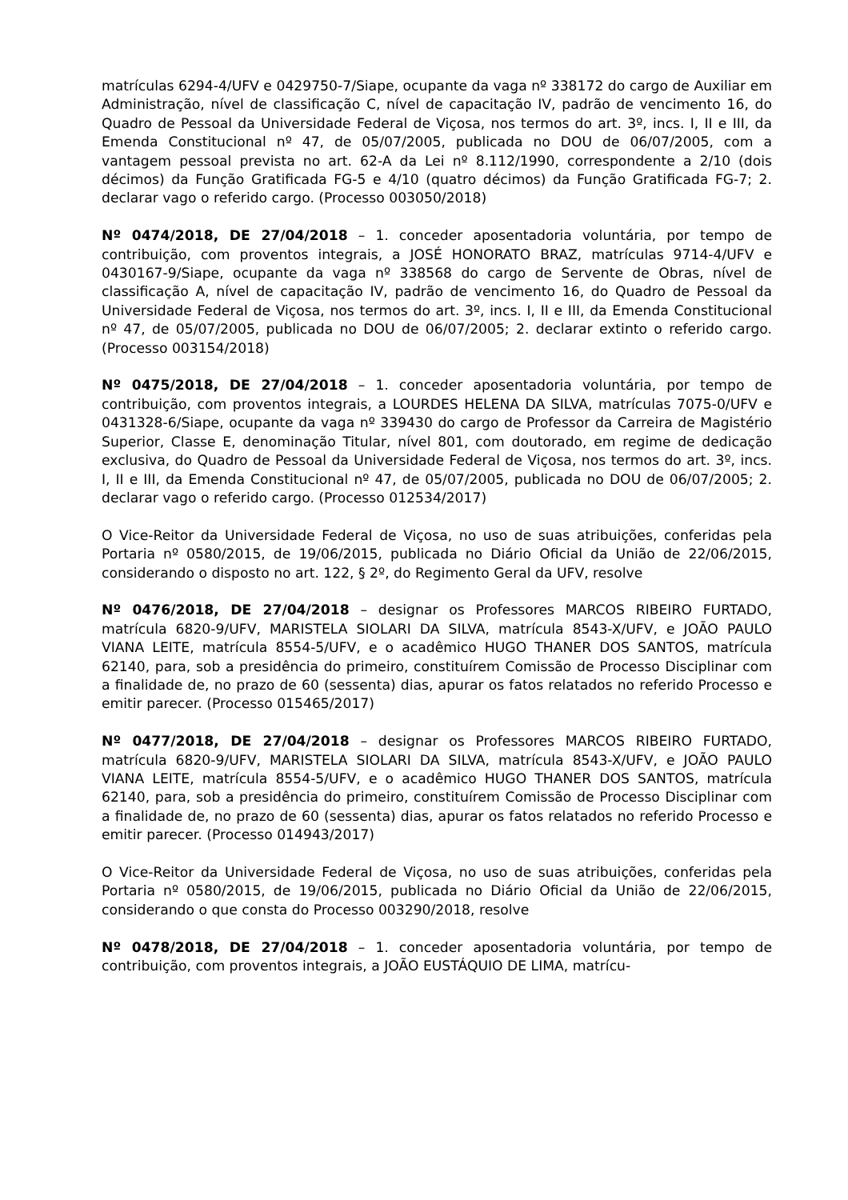matrículas 6294-4/UFV e 0429750-7/Siape, ocupante da vaga nº 338172 do cargo de Auxiliar em Administração, nível de classificação C, nível de capacitação IV, padrão de vencimento 16, do Quadro de Pessoal da Universidade Federal de Viçosa, nos termos do art. 3º, incs. I, II e III, da Emenda Constitucional nº 47, de 05/07/2005, publicada no DOU de 06/07/2005, com a vantagem pessoal prevista no art. 62-A da Lei nº 8.112/1990, correspondente a 2/10 (dois décimos) da Função Gratificada FG-5 e 4/10 (quatro décimos) da Função Gratificada FG-7; 2. declarar vago o referido cargo. (Processo 003050/2018)
Nº 0474/2018, DE 27/04/2018 – 1. conceder aposentadoria voluntária, por tempo de contribuição, com proventos integrais, a JOSÉ HONORATO BRAZ, matrículas 9714-4/UFV e 0430167-9/Siape, ocupante da vaga nº 338568 do cargo de Servente de Obras, nível de classificação A, nível de capacitação IV, padrão de vencimento 16, do Quadro de Pessoal da Universidade Federal de Viçosa, nos termos do art. 3º, incs. I, II e III, da Emenda Constitucional nº 47, de 05/07/2005, publicada no DOU de 06/07/2005; 2. declarar extinto o referido cargo. (Processo 003154/2018)
Nº 0475/2018, DE 27/04/2018 – 1. conceder aposentadoria voluntária, por tempo de contribuição, com proventos integrais, a LOURDES HELENA DA SILVA, matrículas 7075-0/UFV e 0431328-6/Siape, ocupante da vaga nº 339430 do cargo de Professor da Carreira de Magistério Superior, Classe E, denominação Titular, nível 801, com doutorado, em regime de dedicação exclusiva, do Quadro de Pessoal da Universidade Federal de Viçosa, nos termos do art. 3º, incs. I, II e III, da Emenda Constitucional nº 47, de 05/07/2005, publicada no DOU de 06/07/2005; 2. declarar vago o referido cargo. (Processo 012534/2017)
O Vice-Reitor da Universidade Federal de Viçosa, no uso de suas atribuições, conferidas pela Portaria nº 0580/2015, de 19/06/2015, publicada no Diário Oficial da União de 22/06/2015, considerando o disposto no art. 122, § 2º, do Regimento Geral da UFV, resolve
Nº 0476/2018, DE 27/04/2018 – designar os Professores MARCOS RIBEIRO FURTADO, matrícula 6820-9/UFV, MARISTELA SIOLARI DA SILVA, matrícula 8543-X/UFV, e JOÃO PAULO VIANA LEITE, matrícula 8554-5/UFV, e o acadêmico HUGO THANER DOS SANTOS, matrícula 62140, para, sob a presidência do primeiro, constituírem Comissão de Processo Disciplinar com a finalidade de, no prazo de 60 (sessenta) dias, apurar os fatos relatados no referido Processo e emitir parecer. (Processo 015465/2017)
Nº 0477/2018, DE 27/04/2018 – designar os Professores MARCOS RIBEIRO FURTADO, matrícula 6820-9/UFV, MARISTELA SIOLARI DA SILVA, matrícula 8543-X/UFV, e JOÃO PAULO VIANA LEITE, matrícula 8554-5/UFV, e o acadêmico HUGO THANER DOS SANTOS, matrícula 62140, para, sob a presidência do primeiro, constituírem Comissão de Processo Disciplinar com a finalidade de, no prazo de 60 (sessenta) dias, apurar os fatos relatados no referido Processo e emitir parecer. (Processo 014943/2017)
O Vice-Reitor da Universidade Federal de Viçosa, no uso de suas atribuições, conferidas pela Portaria nº 0580/2015, de 19/06/2015, publicada no Diário Oficial da União de 22/06/2015, considerando o que consta do Processo 003290/2018, resolve
Nº 0478/2018, DE 27/04/2018 – 1. conceder aposentadoria voluntária, por tempo de contribuição, com proventos integrais, a JOÃO EUSTÁQUIO DE LIMA, matrícu-